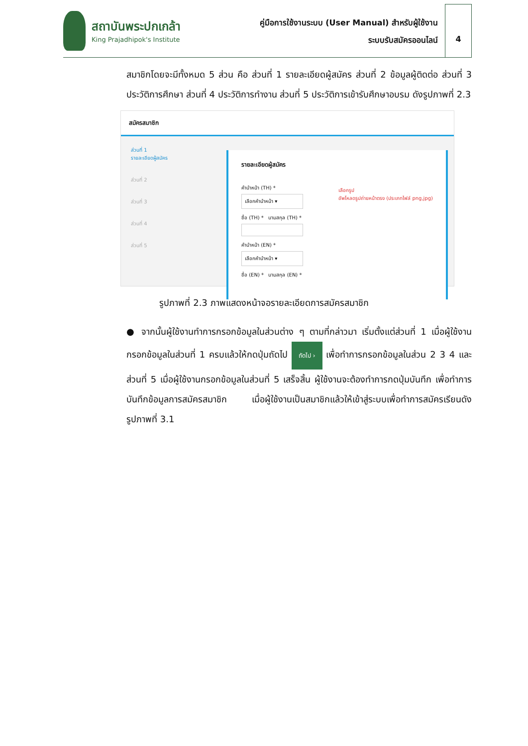สถาบันพระปกเกล้า
King Prajadhipok's Institute
คู่มือการใช้งานระบบ (User Manual) สำหรับผู้ใช้งาน
ระบบรับสมัครออนไลน์
4
สมาชิกโดยจะมีทั้งหมด 5 ส่วน คือ ส่วนที่ 1 รายละเอียดผู้สมัคร ส่วนที่ 2 ข้อมูลผู้ติดต่อ ส่วนที่ 3 ประวัติการศึกษา ส่วนที่ 4 ประวัติการทำงาน ส่วนที่ 5 ประวัติการเข้ารับศึกษาอบรม ดังรูปภาพที่ 2.3
สมัครสมาชิก
ส่วนที่ 1
รายละเอียดผู้สมัคร
ส่วนที่ 2
ส่วนที่ 3
ส่วนที่ 4
ส่วนที่ 5
รายละเอียดผู้สมัคร
คำนำหน้า (TH) *
เลือกคำนำหน้า ▾
ชื่อ (TH) * นามสกุล (TH) *
เลือกรูป
อัพโหลดรูปถ่ายหน้าตรง (ประเภทไฟล์ png,jpg) คำนำหน้า (EN) *
เลือกคำนำหน้า ▾
ชื่อ (EN) * นามสกุล (EN) *
รูปภาพที่ 2.3 ภาพแสดงหน้าจอรายละเอียดการสมัครสมาชิก
● จากนั้นผู้ใช้งานทำการกรอกข้อมูลในส่วนต่าง ๆ ตามที่กล่าวมา เริ่มตั้งแต่ส่วนที่ 1 เมื่อผู้ใช้งานกรอกข้อมูลในส่วนที่ 1 ครบแล้วให้กดปุ่มถัดไป ถัดไป › เพื่อทำการกรอกข้อมูลในส่วน 2 3 4 และ ส่วนที่ 5 เมื่อผู้ใช้งานกรอกข้อมูลในส่วนที่ 5 เสร็จสิ้น ผู้ใช้งานจะต้องทำการกดปุ่มบันทึก เพื่อทำการบันทึกข้อมูลการสมัครสมาชิก เมื่อผู้ใช้งานเป็นสมาชิกแล้วให้เข้าสู่ระบบเพื่อทำการสมัครเรียนดังรูปภาพที่ 3.1